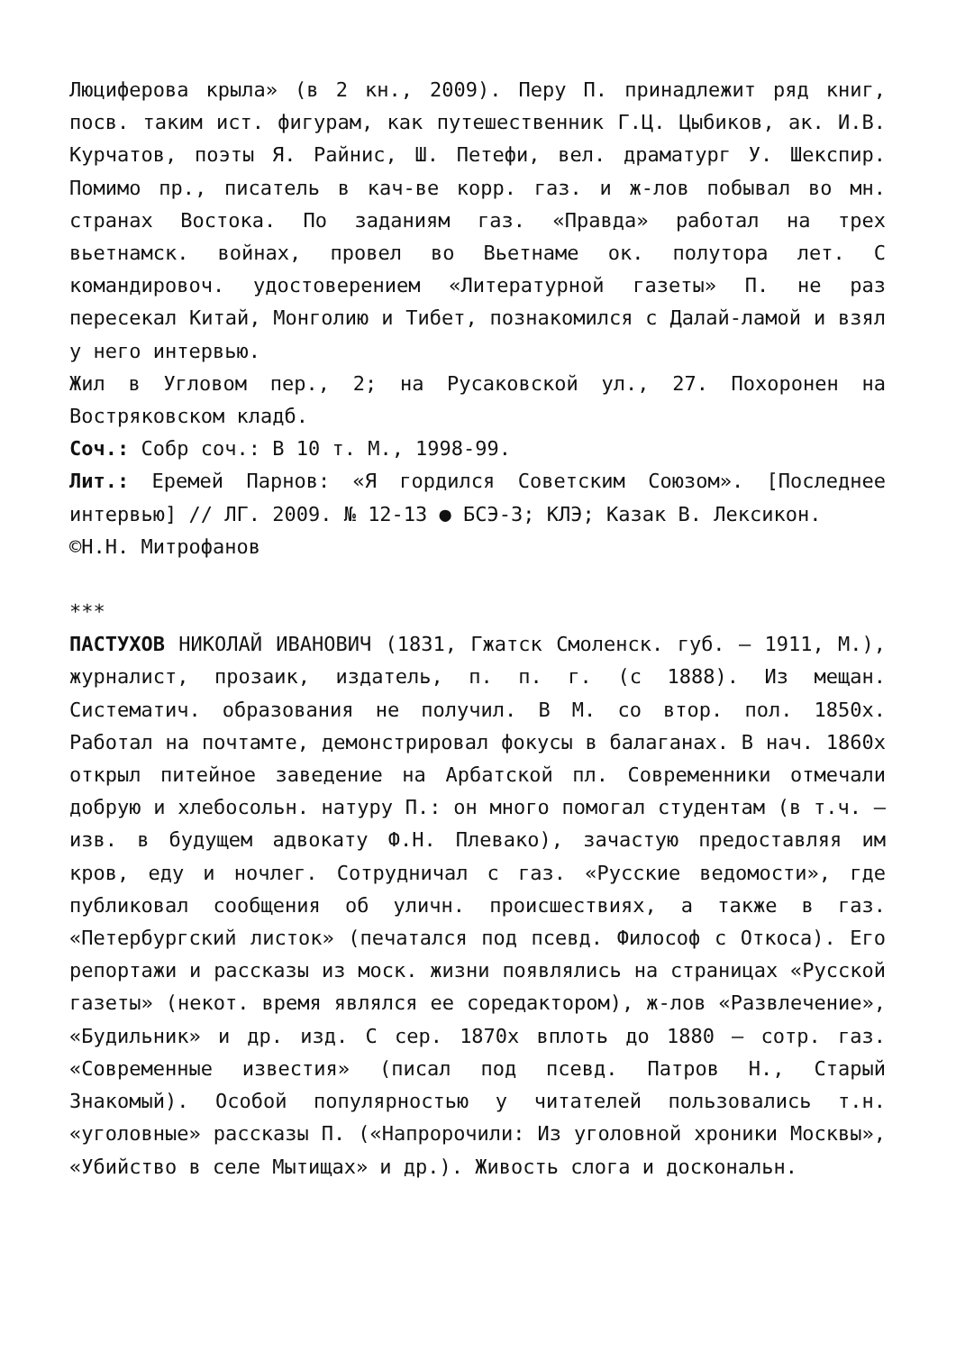Люциферова крыла» (в 2 кн., 2009). Перу П. принадлежит ряд книг, посв. таким ист. фигурам, как путешественник Г.Ц. Цыбиков, ак. И.В. Курчатов, поэты Я. Райнис, Ш. Петефи, вел. драматург У. Шекспир. Помимо пр., писатель в кач-ве корр. газ. и ж-лов побывал во мн. странах Востока. По заданиям газ. «Правда» работал на трех вьетнамск. войнах, провел во Вьетнаме ок. полутора лет. С командировоч. удостоверением «Литературной газеты» П. не раз пересекал Китай, Монголию и Тибет, познакомился с Далай-ламой и взял у него интервью.
Жил в Угловом пер., 2; на Русаковской ул., 27. Похоронен на Востряковском кладб.
Соч.: Собр соч.: В 10 т. М., 1998-99.
Лит.: Еремей Парнов: «Я гордился Советским Союзом». [Последнее интервью] // ЛГ. 2009. № 12-13 ● БСЭ-3; КЛЭ; Казак В. Лексикон.
©Н.Н. Митрофанов
***
ПАСТУХОВ НИКОЛАЙ ИВАНОВИЧ (1831, Гжатск Смоленск. губ. – 1911, М.), журналист, прозаик, издатель, п. п. г. (с 1888). Из мещан. Систематич. образования не получил. В М. со втор. пол. 1850х. Работал на почтамте, демонстрировал фокусы в балаганах. В нач. 1860х открыл питейное заведение на Арбатской пл. Современники отмечали добрую и хлебосольн. натуру П.: он много помогал студентам (в т.ч. – изв. в будущем адвокату Ф.Н. Плевако), зачастую предоставляя им кров, еду и ночлег. Сотрудничал с газ. «Русские ведомости», где публиковал сообщения об уличн. происшествиях, а также в газ. «Петербургский листок» (печатался под псевд. Философ с Откоса). Его репортажи и рассказы из моск. жизни появлялись на страницах «Русской газеты» (некот. время являлся ее соредактором), ж-лов «Развлечение», «Будильник» и др. изд. С сер. 1870х вплоть до 1880 – сотр. газ. «Современные известия» (писал под псевд. Патров Н., Старый Знакомый). Особой популярностью у читателей пользовались т.н. «уголовные» рассказы П. («Напророчили: Из уголовной хроники Москвы», «Убийство в селе Мытищах» и др.). Живость слога и доскональн.